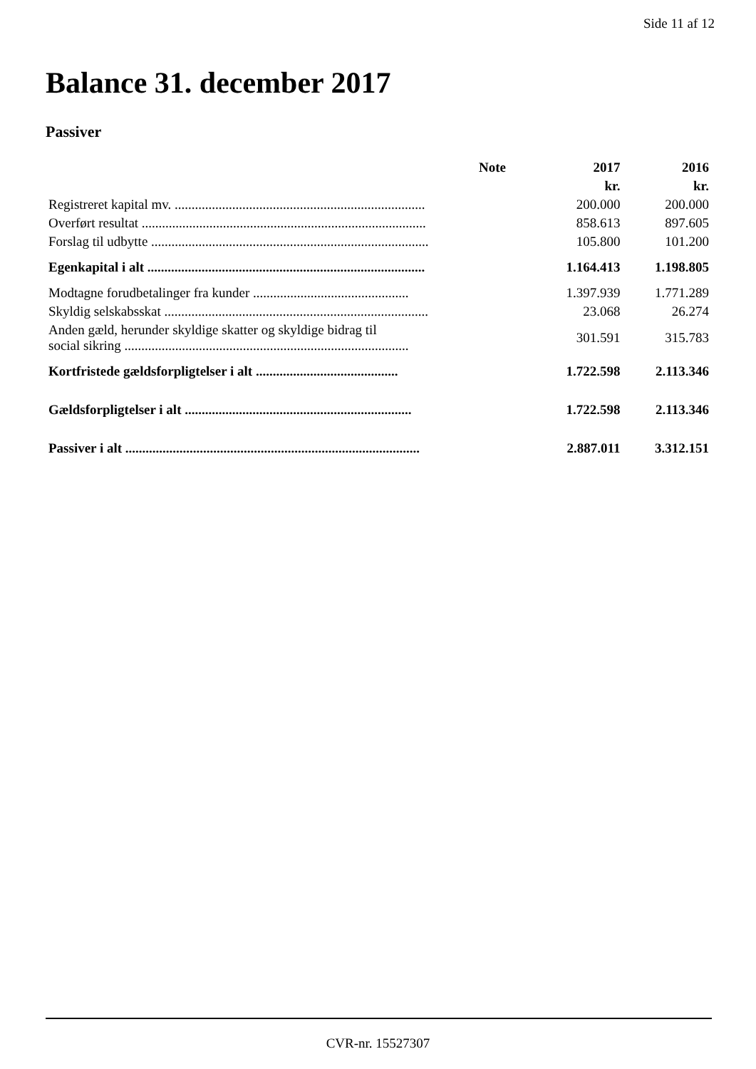Side 11 af 12
Balance 31. december 2017
Passiver
| | Note | 2017 | 2016 |
| --- | --- | --- | --- |
| | | kr. | kr. |
| Registreret kapital mv. .......................................................................... | | 200.000 | 200.000 |
| Overført resultat .................................................................................... | | 858.613 | 897.605 |
| Forslag til udbytte .................................................................................. | | 105.800 | 101.200 |
| Egenkapital i alt .................................................................................. | | 1.164.413 | 1.198.805 |
| Modtagne forudbetalinger fra kunder .............................................. | | 1.397.939 | 1.771.289 |
| Skyldig selskabsskat .............................................................................. | | 23.068 | 26.274 |
| Anden gæld, herunder skyldige skatter og skyldige bidrag til social sikring .................................................................................... | | 301.591 | 315.783 |
| Kortfristede gældsforpligtelser i alt .......................................... | | 1.722.598 | 2.113.346 |
| Gældsforpligtelser i alt ................................................................... | | 1.722.598 | 2.113.346 |
| Passiver i alt ....................................................................................... | | 2.887.011 | 3.312.151 |
CVR-nr. 15527307